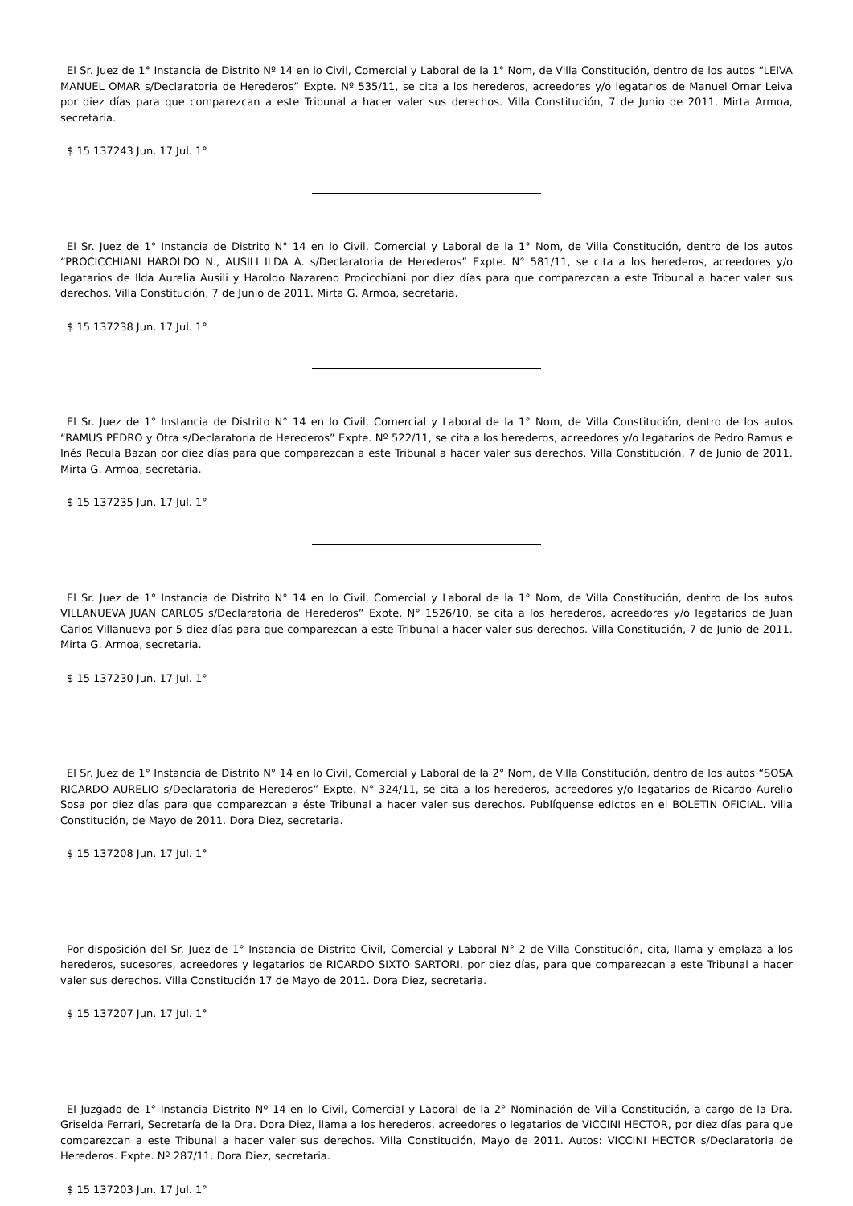El Sr. Juez de 1° Instancia de Distrito Nº 14 en lo Civil, Comercial y Laboral de la 1° Nom, de Villa Constitución, dentro de los autos “LEIVA MANUEL OMAR s/Declaratoria de Herederos” Expte. Nº 535/11, se cita a los herederos, acreedores y/o legatarios de Manuel Omar Leiva por diez días para que comparezcan a este Tribunal a hacer valer sus derechos. Villa Constitución, 7 de Junio de 2011. Mirta Armoa, secretaria.
$ 15 137243 Jun. 17 Jul. 1°
El Sr. Juez de 1° Instancia de Distrito N° 14 en lo Civil, Comercial y Laboral de la 1° Nom, de Villa Constitución, dentro de los autos “PROCICCHIANI HAROLDO N., AUSILI ILDA A. s/Declaratoria de Herederos” Expte. N° 581/11, se cita a los herederos, acreedores y/o legatarios de Ilda Aurelia Ausili y Haroldo Nazareno Procicchiani por diez días para que comparezcan a este Tribunal a hacer valer sus derechos. Villa Constitución, 7 de Junio de 2011. Mirta G. Armoa, secretaria.
$ 15 137238 Jun. 17 Jul. 1°
El Sr. Juez de 1° Instancia de Distrito N° 14 en lo Civil, Comercial y Laboral de la 1° Nom, de Villa Constitución, dentro de los autos “RAMUS PEDRO y Otra s/Declaratoria de Herederos” Expte. Nº 522/11, se cita a los herederos, acreedores y/o legatarios de Pedro Ramus e Inés Recula Bazan por diez días para que comparezcan a este Tribunal a hacer valer sus derechos. Villa Constitución, 7 de Junio de 2011. Mirta G. Armoa, secretaria.
$ 15 137235 Jun. 17 Jul. 1°
El Sr. Juez de 1° Instancia de Distrito N° 14 en lo Civil, Comercial y Laboral de la 1° Nom, de Villa Constitución, dentro de los autos VILLANUEVA JUAN CARLOS s/Declaratoria de Herederos” Expte. N° 1526/10, se cita a los herederos, acreedores y/o legatarios de Juan Carlos Villanueva por 5 diez días para que comparezcan a este Tribunal a hacer valer sus derechos. Villa Constitución, 7 de Junio de 2011. Mirta G. Armoa, secretaria.
$ 15 137230 Jun. 17 Jul. 1°
El Sr. Juez de 1° Instancia de Distrito N° 14 en lo Civil, Comercial y Laboral de la 2° Nom, de Villa Constitución, dentro de los autos “SOSA RICARDO AURELIO s/Declaratoria de Herederos” Expte. N° 324/11, se cita a los herederos, acreedores y/o legatarios de Ricardo Aurelio Sosa por diez días para que comparezcan a éste Tribunal a hacer valer sus derechos. Publíquense edictos en el BOLETIN OFICIAL. Villa Constitución, de Mayo de 2011. Dora Diez, secretaria.
$ 15 137208 Jun. 17 Jul. 1°
Por disposición del Sr. Juez de 1° Instancia de Distrito Civil, Comercial y Laboral N° 2 de Villa Constitución, cita, llama y emplaza a los herederos, sucesores, acreedores y legatarios de RICARDO SIXTO SARTORI, por diez días, para que comparezcan a este Tribunal a hacer valer sus derechos. Villa Constitución 17 de Mayo de 2011. Dora Diez, secretaria.
$ 15 137207 Jun. 17 Jul. 1°
El Juzgado de 1° Instancia Distrito Nº 14 en lo Civil, Comercial y Laboral de la 2° Nominación de Villa Constitución, a cargo de la Dra. Griselda Ferrari, Secretaría de la Dra. Dora Diez, llama a los herederos, acreedores o legatarios de VICCINI HECTOR, por diez días para que comparezcan a este Tribunal a hacer valer sus derechos. Villa Constitución, Mayo de 2011. Autos: VICCINI HECTOR s/Declaratoria de Herederos. Expte. Nº 287/11. Dora Diez, secretaria.
$ 15 137203 Jun. 17 Jul. 1°